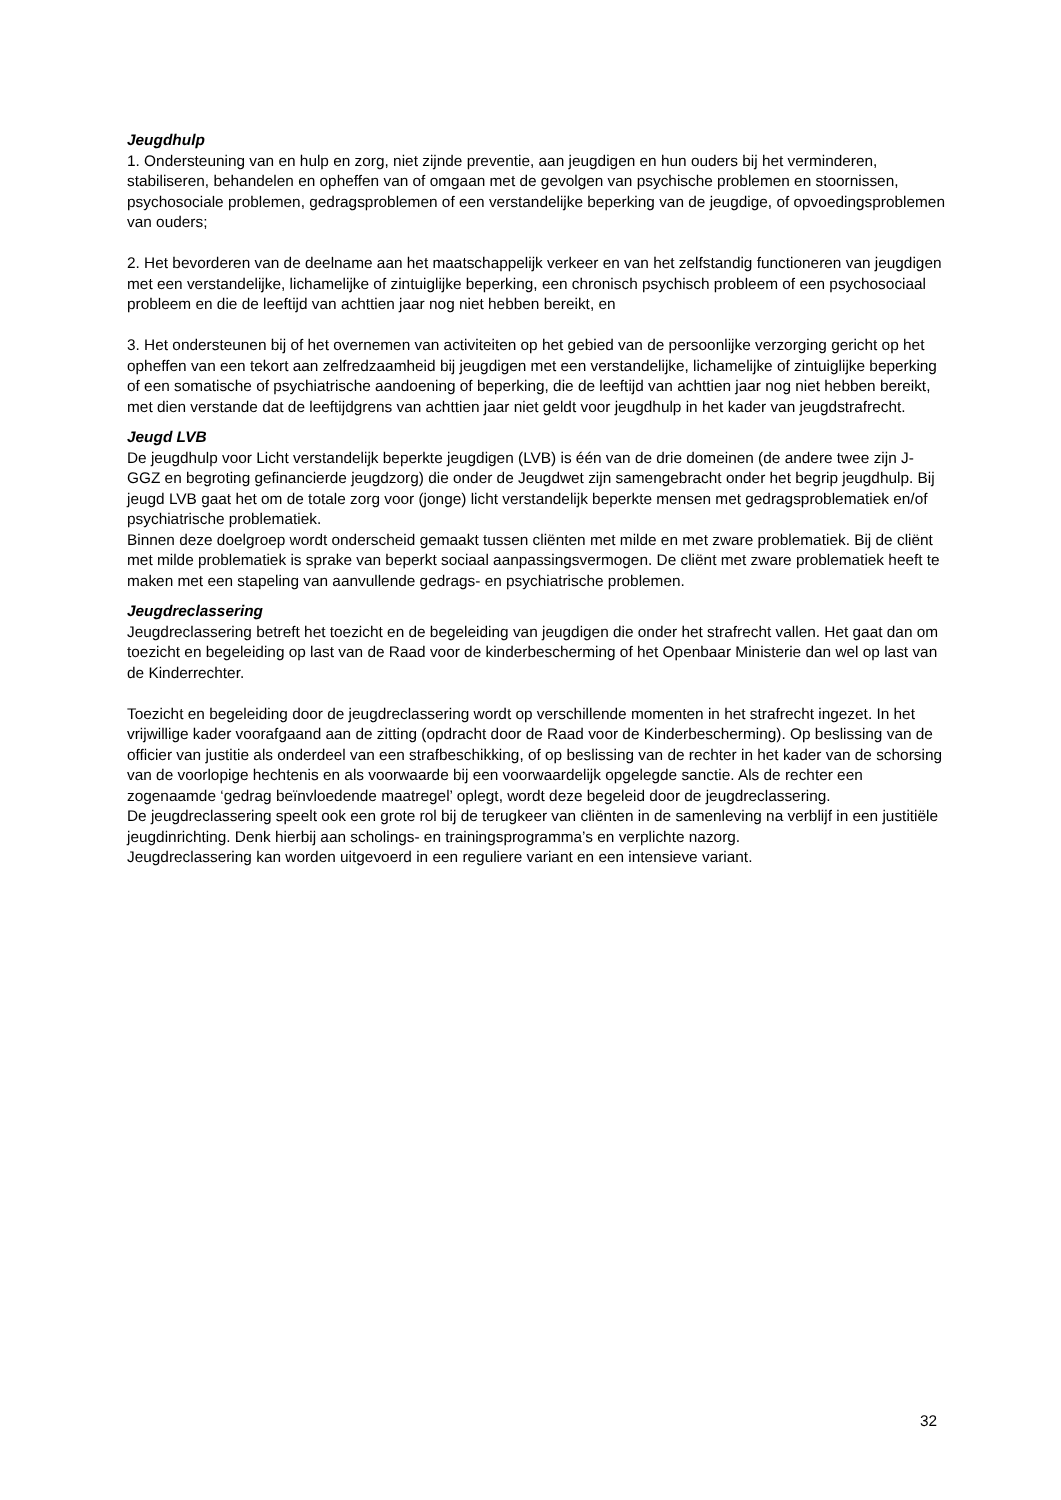Jeugdhulp
1. Ondersteuning van en hulp en zorg, niet zijnde preventie, aan jeugdigen en hun ouders bij het verminderen, stabiliseren, behandelen en opheffen van of omgaan met de gevolgen van psychische problemen en stoornissen, psychosociale problemen, gedragsproblemen of een verstandelijke beperking van de jeugdige, of opvoedingsproblemen van ouders;
2. Het bevorderen van de deelname aan het maatschappelijk verkeer en van het zelfstandig functioneren van jeugdigen met een verstandelijke, lichamelijke of zintuiglijke beperking, een chronisch psychisch probleem of een psychosociaal probleem en die de leeftijd van achttien jaar nog niet hebben bereikt, en
3. Het ondersteunen bij of het overnemen van activiteiten op het gebied van de persoonlijke verzorging gericht op het opheffen van een tekort aan zelfredzaamheid bij jeugdigen met een verstandelijke, lichamelijke of zintuiglijke beperking of een somatische of psychiatrische aandoening of beperking, die de leeftijd van achttien jaar nog niet hebben bereikt, met dien verstande dat de leeftijdgrens van achttien jaar niet geldt voor jeugdhulp in het kader van jeugdstrafrecht.
Jeugd LVB
De jeugdhulp voor Licht verstandelijk beperkte jeugdigen (LVB) is één van de drie domeinen (de andere twee zijn J-GGZ en begroting gefinancierde jeugdzorg) die onder de Jeugdwet zijn samengebracht onder het begrip jeugdhulp. Bij jeugd LVB gaat het om de totale zorg voor (jonge) licht verstandelijk beperkte mensen met gedragsproblematiek en/of psychiatrische problematiek.
Binnen deze doelgroep wordt onderscheid gemaakt tussen cliënten met milde en met zware problematiek. Bij de cliënt met milde problematiek is sprake van beperkt sociaal aanpassingsvermogen. De cliënt met zware problematiek heeft te maken met een stapeling van aanvullende gedrags- en psychiatrische problemen.
Jeugdreclassering
Jeugdreclassering betreft het toezicht en de begeleiding van jeugdigen die onder het strafrecht vallen. Het gaat dan om toezicht en begeleiding op last van de Raad voor de kinderbescherming of het Openbaar Ministerie dan wel op last van de Kinderrechter.
Toezicht en begeleiding door de jeugdreclassering wordt op verschillende momenten in het strafrecht ingezet. In het vrijwillige kader voorafgaand aan de zitting (opdracht door de Raad voor de Kinderbescherming). Op beslissing van de officier van justitie als onderdeel van een strafbeschikking, of op beslissing van de rechter in het kader van de schorsing van de voorlopige hechtenis en als voorwaarde bij een voorwaardelijk opgelegde sanctie. Als de rechter een zogenaamde ‘gedrag beïnvloedende maatregel’ oplegt, wordt deze begeleid door de jeugdreclassering.
De jeugdreclassering speelt ook een grote rol bij de terugkeer van cliënten in de samenleving na verblijf in een justitiële jeugdinrichting. Denk hierbij aan scholings- en trainingsprogramma’s en verplichte nazorg.
Jeugdreclassering kan worden uitgevoerd in een reguliere variant en een intensieve variant.
32